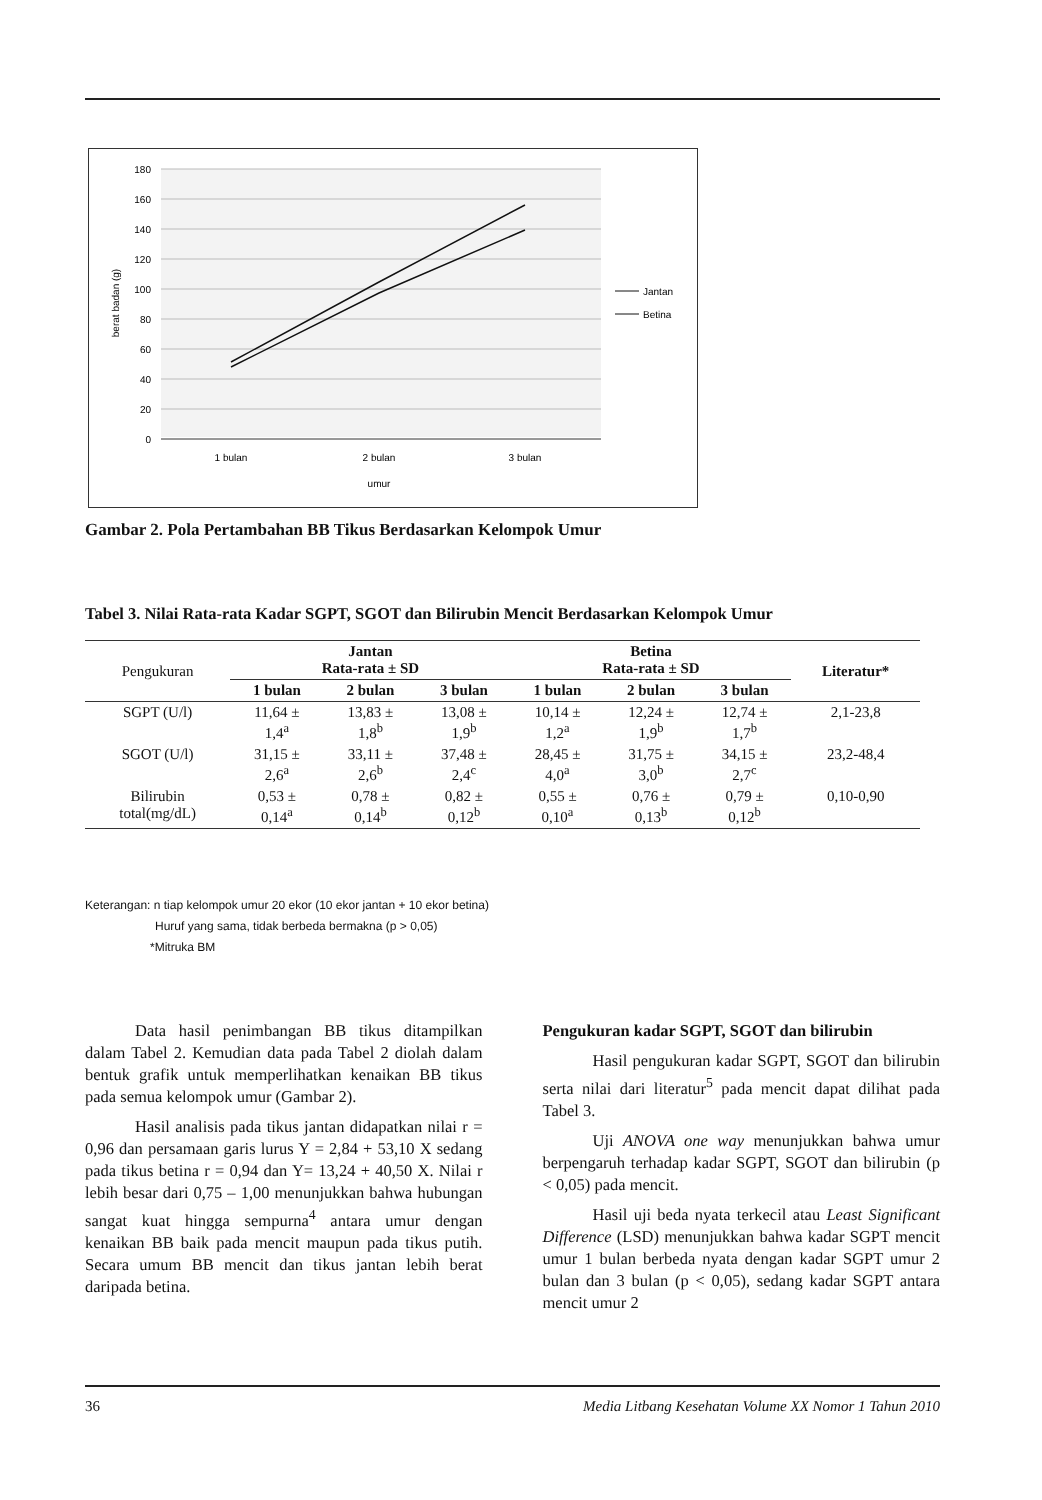180
160
140
120
100
80
60
40
20
0
1 bulan
2 bulan
3 bulan
umur
berat badan (g)
Jantan
Betina
Gambar 2. Pola Pertambahan BB Tikus Berdasarkan Kelompok Umur
Tabel 3. Nilai Rata-rata Kadar SGPT, SGOT dan Bilirubin Mencit Berdasarkan Kelompok Umur
| Pengukuran | Jantan Rata-rata ± SD | | | Betina Rata-rata ± SD | | | Literatur* |
| --- | --- | --- | --- | --- | --- | --- | --- |
| | 1 bulan | 2 bulan | 3 bulan | 1 bulan | 2 bulan | 3 bulan | |
| SGPT (U/l) | 11,64 ± 1,4<sup>a</sup> | 13,83 ± 1,8<sup>b</sup> | 13,08 ± 1,9<sup>b</sup> | 10,14 ± 1,2<sup>a</sup> | 12,24 ± 1,9<sup>b</sup> | 12,74 ± 1,7<sup>b</sup> | 2,1-23,8 |
| SGOT (U/l) | 31,15 ± 2,6<sup>a</sup> | 33,11 ± 2,6<sup>b</sup> | 37,48 ± 2,4<sup>c</sup> | 28,45 ± 4,0<sup>a</sup> | 31,75 ± 3,0<sup>b</sup> | 34,15 ± 2,7<sup>c</sup> | 23,2-48,4 |
| Bilirubin total(mg/dL) | 0,53 ± 0,14<sup>a</sup> | 0,78 ± 0,14<sup>b</sup> | 0,82 ± 0,12<sup>b</sup> | 0,55 ± 0,10<sup>a</sup> | 0,76 ± 0,13<sup>b</sup> | 0,79 ± 0,12<sup>b</sup> | 0,10-0,90 |
Keterangan: n tiap kelompok umur 20 ekor (10 ekor jantan + 10 ekor betina)
Huruf yang sama, tidak berbeda bermakna (p > 0,05)
*Mitruka BM
Data hasil penimbangan BB tikus ditampilkan dalam Tabel 2. Kemudian data pada Tabel 2 diolah dalam bentuk grafik untuk memperlihatkan kenaikan BB tikus pada semua kelompok umur (Gambar 2).
Hasil analisis pada tikus jantan didapatkan nilai r = 0,96 dan persamaan garis lurus Y = 2,84 + 53,10 X sedang pada tikus betina r = 0,94 dan Y= 13,24 + 40,50 X. Nilai r lebih besar dari 0,75 – 1,00 menunjukkan bahwa hubungan sangat kuat hingga sempurna<sup>4</sup> antara umur dengan kenaikan BB baik pada mencit maupun pada tikus putih. Secara umum BB mencit dan tikus jantan lebih berat daripada betina.
Pengukuran kadar SGPT, SGOT dan bilirubin
Hasil pengukuran kadar SGPT, SGOT dan bilirubin serta nilai dari literatur<sup>5</sup> pada mencit dapat dilihat pada Tabel 3.
Uji ANOVA one way menunjukkan bahwa umur berpengaruh terhadap kadar SGPT, SGOT dan bilirubin (p < 0,05) pada mencit.
Hasil uji beda nyata terkecil atau Least Significant Difference (LSD) menunjukkan bahwa kadar SGPT mencit umur 1 bulan berbeda nyata dengan kadar SGPT umur 2 bulan dan 3 bulan (p < 0,05), sedang kadar SGPT antara mencit umur 2
36 Media Litbang Kesehatan Volume XX Nomor 1 Tahun 2010